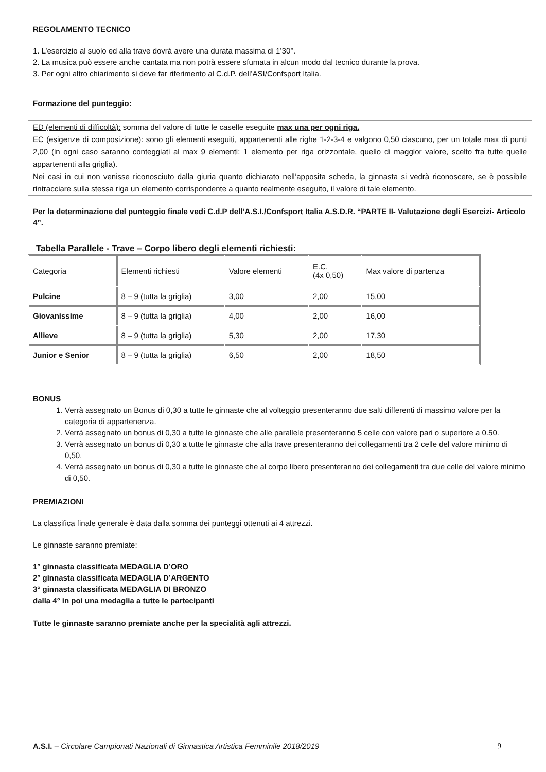REGOLAMENTO TECNICO
1. L’esercizio al suolo ed alla trave dovrà avere una durata massima di 1’30’’.
2. La musica può essere anche cantata ma non potrà essere sfumata in alcun modo dal tecnico durante la prova.
3. Per ogni altro chiarimento si deve far riferimento al C.d.P. dell’ASI/Confsport Italia.
Formazione del punteggio:
ED (elementi di difficoltà): somma del valore di tutte le caselle eseguite max una per ogni riga.
EC (esigenze di composizione): sono gli elementi eseguiti, appartenenti alle righe 1-2-3-4 e valgono 0,50 ciascuno, per un totale max di punti 2,00 (in ogni caso saranno conteggiati al max 9 elementi: 1 elemento per riga orizzontale, quello di maggior valore, scelto fra tutte quelle appartenenti alla griglia).
Nei casi in cui non venisse riconosciuto dalla giuria quanto dichiarato nell’apposita scheda, la ginnasta si vedrà riconoscere, se è possibile rintracciare sulla stessa riga un elemento corrispondente a quanto realmente eseguito, il valore di tale elemento.
Per la determinazione del punteggio finale vedi C.d.P dell’A.S.I./Confsport Italia A.S.D.R. “PARTE II- Valutazione degli Esercizi- Articolo 4”.
Tabella Parallele - Trave – Corpo libero degli elementi richiesti:
| Categoria | Elementi richiesti | Valore elementi | E.C. (4x 0,50) | Max valore di partenza |
| Pulcine | 8 – 9 (tutta la griglia) | 3,00 | 2,00 | 15,00 |
| Giovanissime | 8 – 9 (tutta la griglia) | 4,00 | 2,00 | 16,00 |
| Allieve | 8 – 9 (tutta la griglia) | 5,30 | 2,00 | 17,30 |
| Junior e Senior | 8 – 9 (tutta la griglia) | 6,50 | 2,00 | 18,50 |
BONUS
1. Verrà assegnato un Bonus di 0,30 a tutte le ginnaste che al volteggio presenteranno due salti differenti di massimo valore per la categoria di appartenenza.
2. Verrà assegnato un bonus di 0,30 a tutte le ginnaste che alle parallele presenteranno 5 celle con valore pari o superiore a 0.50.
3. Verrà assegnato un bonus di 0,30 a tutte le ginnaste che alla trave presenteranno dei collegamenti tra 2 celle del valore minimo di 0,50.
4. Verrà assegnato un bonus di 0,30 a tutte le ginnaste che al corpo libero presenteranno dei collegamenti tra due celle del valore minimo di 0,50.
PREMIAZIONI
La classifica finale generale è data dalla somma dei punteggi ottenuti ai 4 attrezzi.
Le ginnaste saranno premiate:
1° ginnasta classificata MEDAGLIA D’ORO
2° ginnasta classificata MEDAGLIA D’ARGENTO
3° ginnasta classificata MEDAGLIA DI BRONZO
dalla 4° in poi una medaglia a tutte le partecipanti
Tutte le ginnaste saranno premiate anche per la specialità agli attrezzi.
A.S.I. – Circolare Campionati Nazionali di Ginnastica Artistica Femminile 2018/2019 9